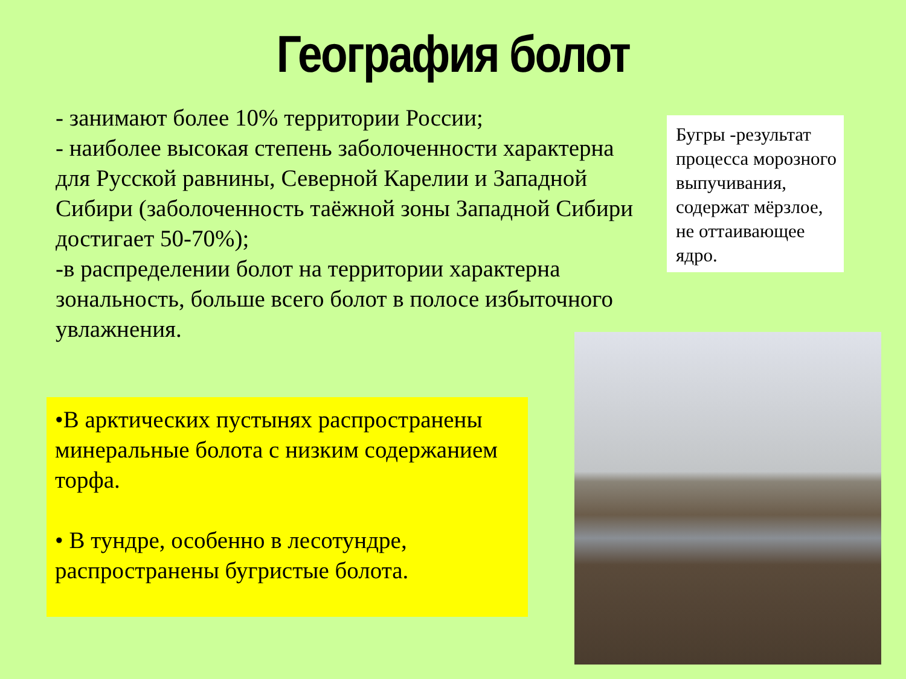География болот
- занимают более 10% территории России;
- наиболее высокая степень заболоченности характерна для Русской равнины, Северной Карелии и Западной Сибири (заболоченность таёжной зоны Западной Сибири достигает 50-70%);
-в распределении болот на территории характерна зональность, больше всего болот в полосе избыточного увлажнения.
Бугры -результат процесса морозного выпучивания, содержат мёрзлое, не оттаивающее ядро.
•В арктических пустынях распространены минеральные болота с низким содержанием торфа.
• В тундре, особенно в лесотундре, распространены бугристые болота.